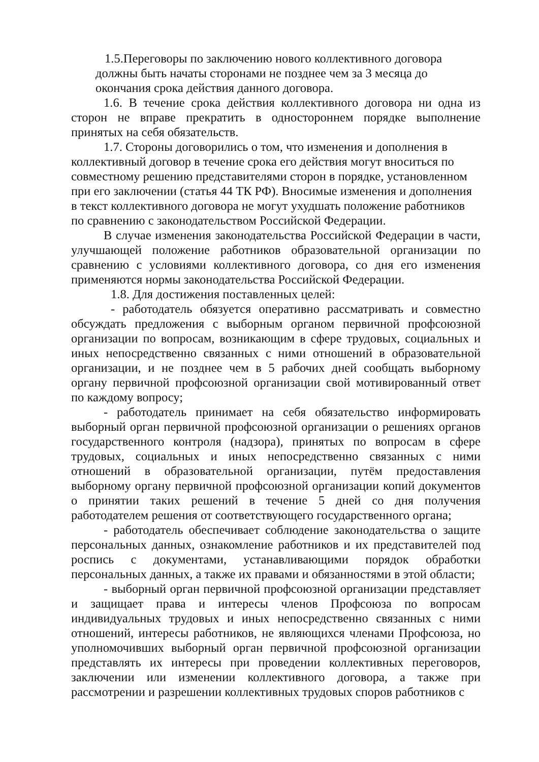1.5.Переговоры по заключению нового коллективного договора должны быть начаты сторонами не позднее чем за 3 месяца до окончания срока действия данного договора.
1.6. В течение срока действия коллективного договора ни одна из сторон не вправе прекратить в одностороннем порядке выполнение принятых на себя обязательств.
1.7. Стороны договорились о том, что изменения и дополнения в коллективный договор в течение срока его действия могут вноситься по совместному решению представителями сторон в порядке, установленном при его заключении (статья 44 ТК РФ). Вносимые изменения и дополнения в текст коллективного договора не могут ухудшать положение работников по сравнению с законодательством Российской Федерации.
В случае изменения законодательства Российской Федерации в части, улучшающей положение работников образовательной организации по сравнению с условиями коллективного договора, со дня его изменения применяются нормы законодательства Российской Федерации.
1.8. Для достижения поставленных целей:
- работодатель обязуется оперативно рассматривать и совместно обсуждать предложения с выборным органом первичной профсоюзной организации по вопросам, возникающим в сфере трудовых, социальных и иных непосредственно связанных с ними отношений в образовательной организации, и не позднее чем в 5 рабочих дней сообщать выборному органу первичной профсоюзной организации свой мотивированный ответ по каждому вопросу;
- работодатель принимает на себя обязательство информировать выборный орган первичной профсоюзной организации о решениях органов государственного контроля (надзора), принятых по вопросам в сфере трудовых, социальных и иных непосредственно связанных с ними отношений в образовательной организации, путём предоставления выборному органу первичной профсоюзной организации копий документов о принятии таких решений в течение 5 дней со дня получения работодателем решения от соответствующего государственного органа;
- работодатель обеспечивает соблюдение законодательства о защите персональных данных, ознакомление работников и их представителей под роспись с документами, устанавливающими порядок обработки персональных данных, а также их правами и обязанностями в этой области;
- выборный орган первичной профсоюзной организации представляет и защищает права и интересы членов Профсоюза по вопросам индивидуальных трудовых и иных непосредственно связанных с ними отношений, интересы работников, не являющихся членами Профсоюза, но уполномочивших выборный орган первичной профсоюзной организации представлять их интересы при проведении коллективных переговоров, заключении или изменении коллективного договора, а также при рассмотрении и разрешении коллективных трудовых споров работников с